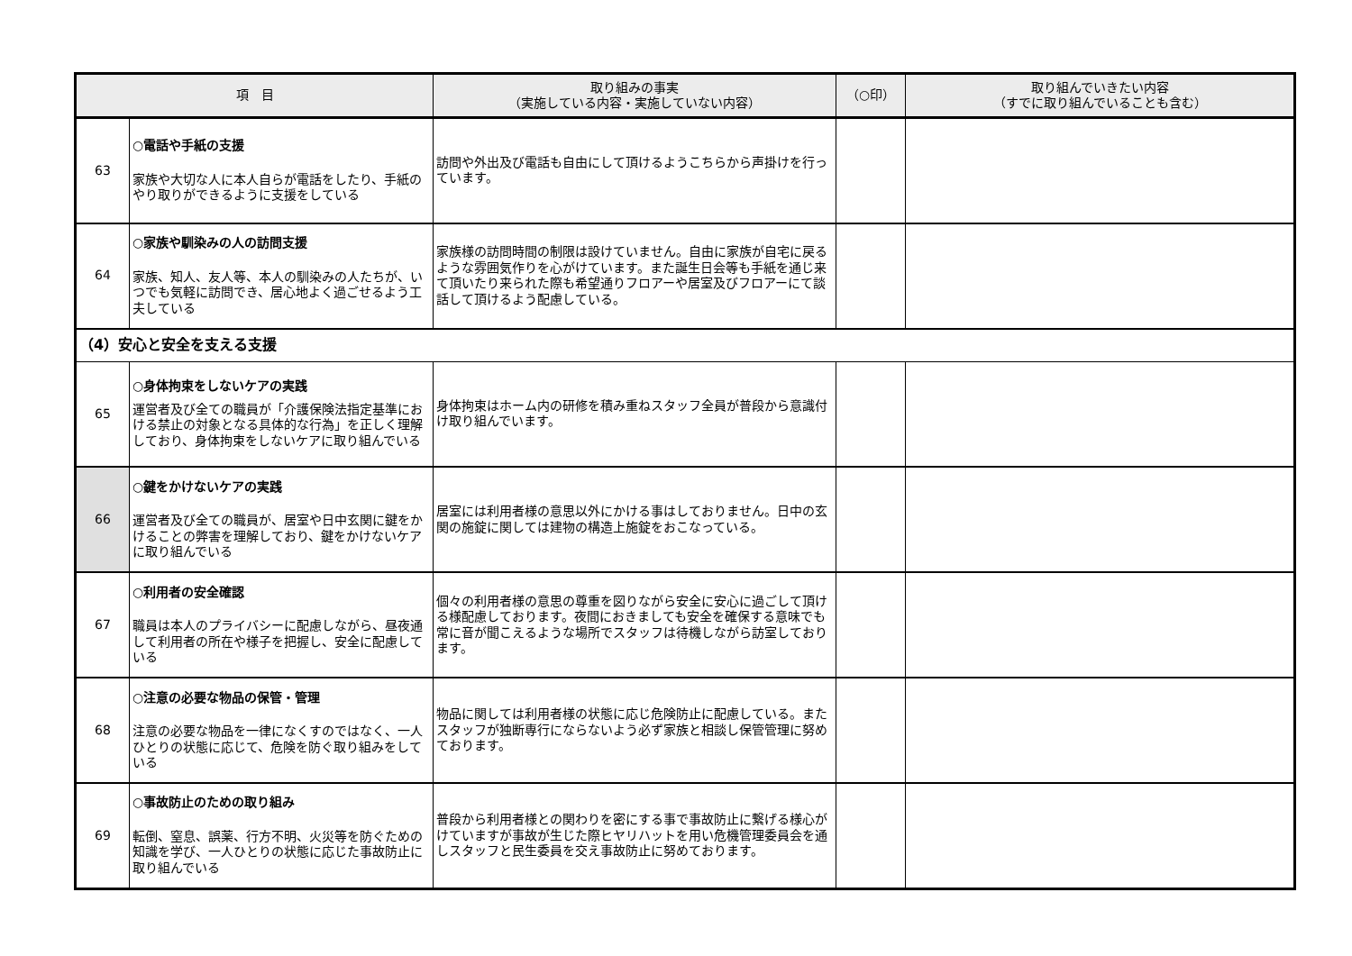| 項 目 | | 取り組みの事実 （実施している内容・実施していない内容） | （○印） | 取り組んでいきたい内容 （すでに取り組んでいることも含む） |
| --- | --- | --- | --- | --- |
| 63 | ○電話や手紙の支援 家族や大切な人に本人自らが電話をしたり、手紙のやり取りができるように支援をしている | 訪問や外出及び電話も自由にして頂けるようこちらから声掛けを行っています。 | | |
| 64 | ○家族や馴染みの人の訪問支援 家族、知人、友人等、本人の馴染みの人たちが、いつでも気軽に訪問でき、居心地よく過ごせるよう工夫している | 家族様の訪問時間の制限は設けていません。自由に家族が自宅に戻るような雰囲気作りを心がけています。また誕生日会等も手紙を通じ来て頂いたり来られた際も希望通りフロアーや居室及びフロアーにて談話して頂けるよう配慮している。 | | |
| （4）安心と安全を支える支援 | | | | |
| 65 | ○身体拘束をしないケアの実践 運営者及び全ての職員が「介護保険法指定基準における禁止の対象となる具体的な行為」を正しく理解しており、身体拘束をしないケアに取り組んでいる | 身体拘束はホーム内の研修を積み重ねスタッフ全員が普段から意識付け取り組んでいます。 | | |
| 66 | ○鍵をかけないケアの実践 運営者及び全ての職員が、居室や日中玄関に鍵をかけることの弊害を理解しており、鍵をかけないケアに取り組んでいる | 居室には利用者様の意思以外にかける事はしておりません。日中の玄関の施錠に関しては建物の構造上施錠をおこなっている。 | | |
| 67 | ○利用者の安全確認 職員は本人のプライバシーに配慮しながら、昼夜通して利用者の所在や様子を把握し、安全に配慮している | 個々の利用者様の意思の尊重を図りながら安全に安心に過ごして頂ける様配慮しております。夜間におきましても安全を確保する意味でも常に音が聞こえるような場所でスタッフは待機しながら訪室しております。 | | |
| 68 | ○注意の必要な物品の保管・管理 注意の必要な物品を一律になくすのではなく、一人ひとりの状態に応じて、危険を防ぐ取り組みをしている | 物品に関しては利用者様の状態に応じ危険防止に配慮している。またスタッフが独断専行にならないよう必ず家族と相談し保管管理に努めております。 | | |
| 69 | ○事故防止のための取り組み 転倒、窒息、誤薬、行方不明、火災等を防ぐための知識を学び、一人ひとりの状態に応じた事故防止に取り組んでいる | 普段から利用者様との関わりを密にする事で事故防止に繋げる様心がけていますが事故が生じた際ヒヤリハットを用い危機管理委員会を通しスタッフと民生委員を交え事故防止に努めております。 | | |